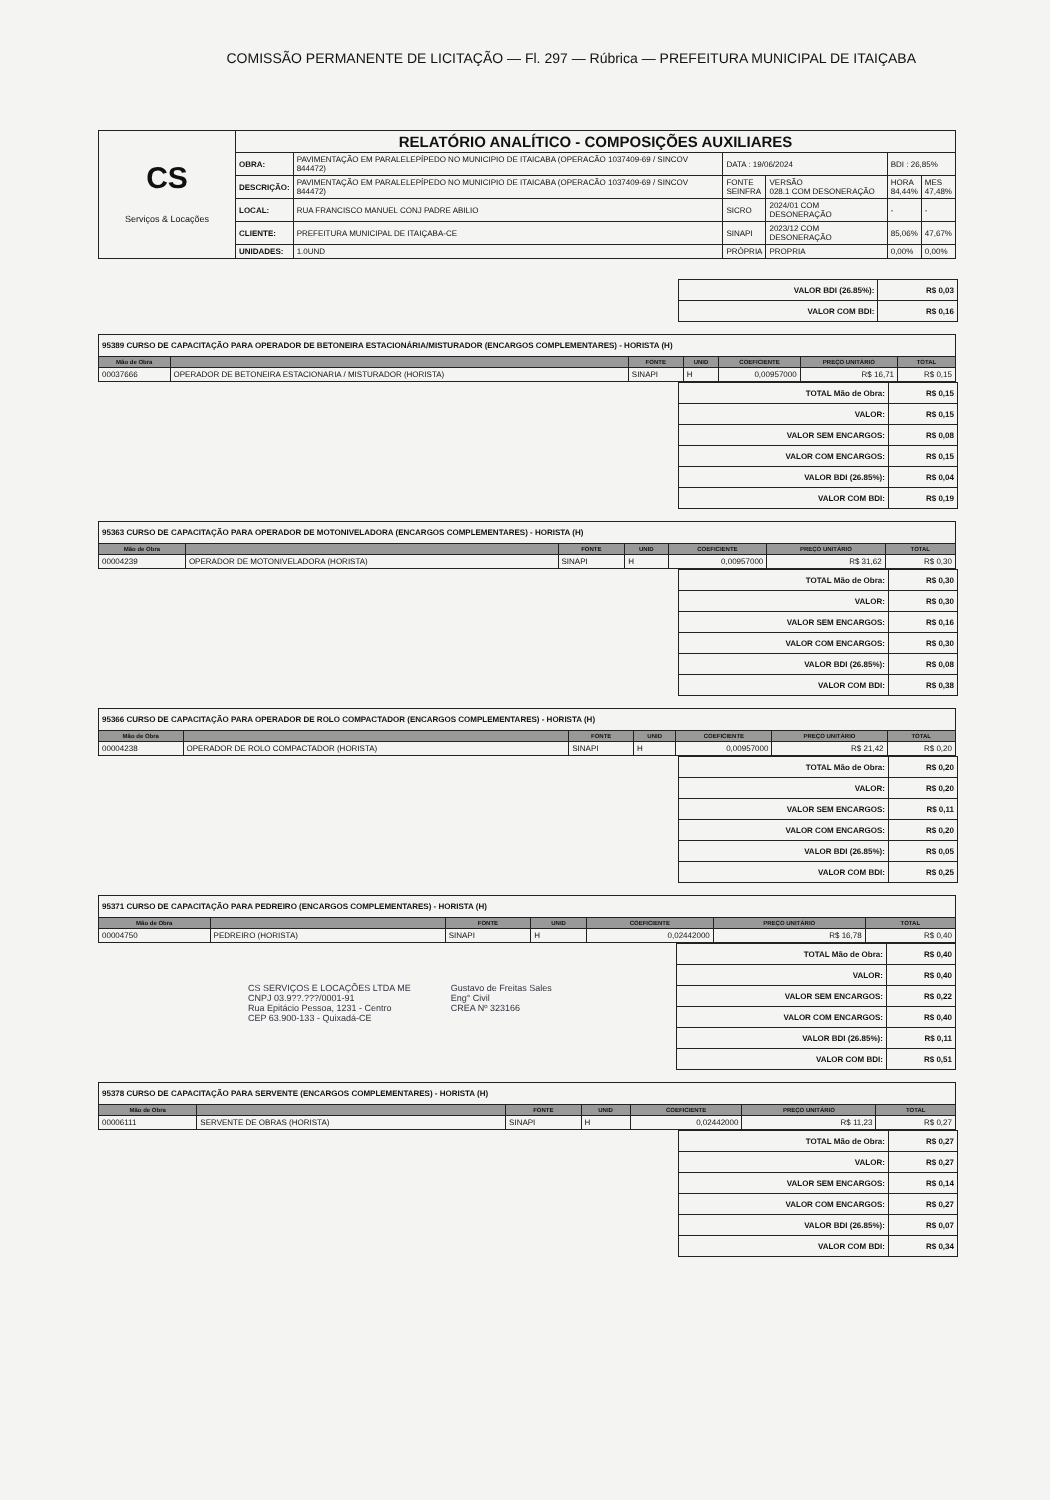COMISSÃO PERMANENTE DE LICITAÇÃO — Fl. 297 — Rúbrica — PREFEITURA MUNICIPAL DE ITAIÇABA
| CS Serviços & Locações | RELATÓRIO ANALÍTICO - COMPOSIÇÕES AUXILIARES | | | | | |
| | OBRA: | PAVIMENTAÇÃO EM PARALELEPÍPEDO NO MUNICIPIO DE ITAICABA (OPERACÃO 1037409-69 / SINCOV 844472) | DATA : 19/06/2024 | | BDI : 26,85% | |
| | DESCRIÇÃO: | PAVIMENTAÇÃO EM PARALELEPÍPEDO NO MUNICIPIO DE ITAICABA (OPERACÃO 1037409-69 / SINCOV 844472) | FONTE SEINFRA | VERSÃO 028.1 COM DESONERAÇÃO | HORA 84,44% | MES 47,48% |
| | LOCAL: | RUA FRANCISCO MANUEL CONJ PADRE ABILIO | SICRO | 2024/01 COM DESONERAÇÃO | - | - |
| | CLIENTE: | PREFEITURA MUNICIPAL DE ITAIÇABA-CE | SINAPI | 2023/12 COM DESONERAÇÃO | 85,06% | 47,67% |
| | UNIDADES: | 1.0UND | PRÓPRIA | PROPRIA | 0,00% | 0,00% |
| VALOR BDI (26.85%): | R$ 0,03 |
| VALOR COM BDI: | R$ 0,16 |
| 95389 CURSO DE CAPACITAÇÃO PARA OPERADOR DE BETONEIRA ESTACIONÁRIA/MISTURADOR (ENCARGOS COMPLEMENTARES) - HORISTA (H) | | | | | | |
| Mão de Obra | | FONTE | UNID | COEFICIENTE | PREÇO UNITÁRIO | TOTAL |
| 00037666 | OPERADOR DE BETONEIRA ESTACIONARIA / MISTURADOR (HORISTA) | SINAPI | H | 0,00957000 | R$ 16,71 | R$ 0,15 |
| TOTAL Mão de Obra: | R$ 0,15 |
| VALOR: | R$ 0,15 |
| VALOR SEM ENCARGOS: | R$ 0,08 |
| VALOR COM ENCARGOS: | R$ 0,15 |
| VALOR BDI (26.85%): | R$ 0,04 |
| VALOR COM BDI: | R$ 0,19 |
| 95363 CURSO DE CAPACITAÇÃO PARA OPERADOR DE MOTONIVELADORA (ENCARGOS COMPLEMENTARES) - HORISTA (H) | | | | | | |
| Mão de Obra | | FONTE | UNID | COEFICIENTE | PREÇO UNITÁRIO | TOTAL |
| 00004239 | OPERADOR DE MOTONIVELADORA (HORISTA) | SINAPI | H | 0,00957000 | R$ 31,62 | R$ 0,30 |
| TOTAL Mão de Obra: | R$ 0,30 |
| VALOR: | R$ 0,30 |
| VALOR SEM ENCARGOS: | R$ 0,16 |
| VALOR COM ENCARGOS: | R$ 0,30 |
| VALOR BDI (26.85%): | R$ 0,08 |
| VALOR COM BDI: | R$ 0,38 |
| 95366 CURSO DE CAPACITAÇÃO PARA OPERADOR DE ROLO COMPACTADOR (ENCARGOS COMPLEMENTARES) - HORISTA (H) | | | | | | |
| Mão de Obra | | FONTE | UNID | COEFICIENTE | PREÇO UNITÁRIO | TOTAL |
| 00004238 | OPERADOR DE ROLO COMPACTADOR (HORISTA) | SINAPI | H | 0,00957000 | R$ 21,42 | R$ 0,20 |
| TOTAL Mão de Obra: | R$ 0,20 |
| VALOR: | R$ 0,20 |
| VALOR SEM ENCARGOS: | R$ 0,11 |
| VALOR COM ENCARGOS: | R$ 0,20 |
| VALOR BDI (26.85%): | R$ 0,05 |
| VALOR COM BDI: | R$ 0,25 |
| 95371 CURSO DE CAPACITAÇÃO PARA PEDREIRO (ENCARGOS COMPLEMENTARES) - HORISTA (H) | | | | | | |
| Mão de Obra | | FONTE | UNID | COEFICIENTE | PREÇO UNITÁRIO | TOTAL |
| 00004750 | PEDREIRO (HORISTA) | SINAPI | H | 0,02442000 | R$ 16,78 | R$ 0,40 |
CS SERVIÇOS E LOCAÇÕES LTDA ME
CNPJ 03.9??.???/0001-91
Rua Epitácio Pessoa, 1231 - Centro
CEP 63.900-133 - Quixadá-CE
Gustavo de Freitas Sales
Eng° Civil
CREA Nº 323166
| TOTAL Mão de Obra: | R$ 0,40 |
| VALOR: | R$ 0,40 |
| VALOR SEM ENCARGOS: | R$ 0,22 |
| VALOR COM ENCARGOS: | R$ 0,40 |
| VALOR BDI (26.85%): | R$ 0,11 |
| VALOR COM BDI: | R$ 0,51 |
| 95378 CURSO DE CAPACITAÇÃO PARA SERVENTE (ENCARGOS COMPLEMENTARES) - HORISTA (H) | | | | | | |
| Mão de Obra | | FONTE | UNID | COEFICIENTE | PREÇO UNITÁRIO | TOTAL |
| 00006111 | SERVENTE DE OBRAS (HORISTA) | SINAPI | H | 0,02442000 | R$ 11,23 | R$ 0,27 |
| TOTAL Mão de Obra: | R$ 0,27 |
| VALOR: | R$ 0,27 |
| VALOR SEM ENCARGOS: | R$ 0,14 |
| VALOR COM ENCARGOS: | R$ 0,27 |
| VALOR BDI (26.85%): | R$ 0,07 |
| VALOR COM BDI: | R$ 0,34 |